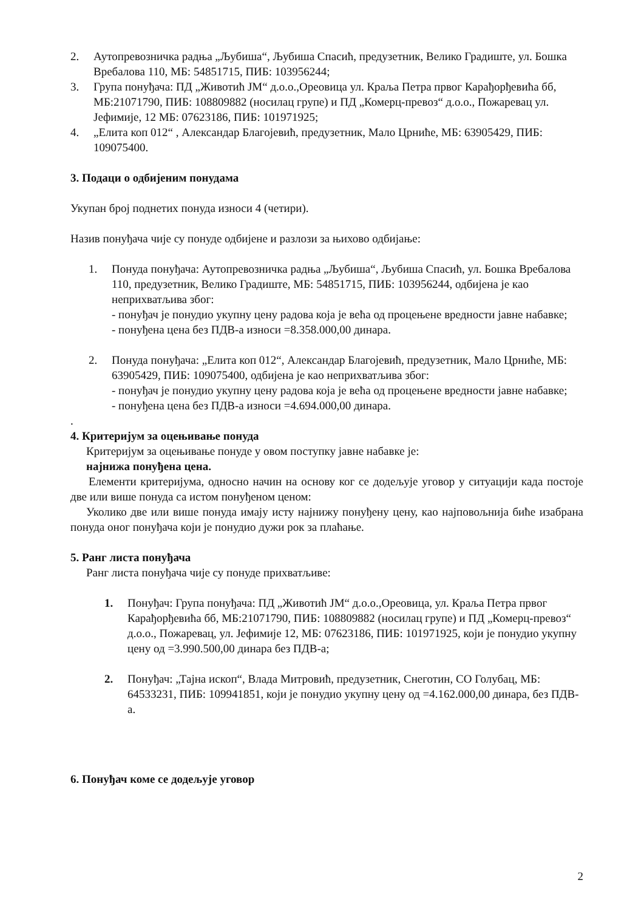2. Аутопревозничка радња „Љубиша“, Љубиша Спасић, предузетник, Велико Градиште, ул. Бошка Вребалова 110, МБ: 54851715, ПИБ: 103956244;
3. Група понуђача: ПД „Животић ЈМ“ д.о.о.,Ореовица ул. Краља Петра првог Карађорђевића бб, МБ:21071790, ПИБ: 108809882 (носилац групе) и ПД „Комерц-превоз“ д.о.о., Пожаревац ул. Јефимије, 12 МБ: 07623186, ПИБ: 101971925;
4. „Елита коп 012“ , Александар Благојевић, предузетник, Мало Црниће, МБ: 63905429, ПИБ: 109075400.
3. Подаци о одбијеним понудама
Укупан број поднетих понуда износи 4 (четири).
Назив понуђача чије су понуде одбијене и разлози за њихово одбијање:
1. Понуда понуђача: Аутопревозничка радња „Љубиша“, Љубиша Спасић, ул. Бошка Вребалова 110, предузетник, Велико Градиште, МБ: 54851715, ПИБ: 103956244, одбијена је као неприхватљива због:
- понуђач је понудио укупну цену радова која је већа од процењене вредности јавне набавке;
- понуђена цена без ПДВ-а износи =8.358.000,00 динара.
2. Понуда понуђача: „Елита коп 012“, Александар Благојевић, предузетник, Мало Црниће, МБ: 63905429, ПИБ: 109075400, одбијена је као неприхватљива због:
- понуђач је понудио укупну цену радова која је већа од процењене вредности јавне набавке;
- понуђена цена без ПДВ-а износи =4.694.000,00 динара.
.
4. Критеријум за оцењивање понуда
Критеријум за оцењивање понуде у овом поступку јавне набавке је:
најнижа понуђена цена.
Елементи критеријума, односно начин на основу ког се додељује уговор у ситуацији када постоје две или више понуда са истом понуђеном ценом:
Уколико две или више понуда имају исту најнижу понуђену цену, као најповољнија биће изабрана понуда оног понуђача који је понудио дужи рок за плаћање.
5. Ранг листа понуђача
Ранг листа понуђача чије су понуде прихватљиве:
1. Понуђач: Група понуђача: ПД „Животић ЈМ“ д.о.о.,Ореовица, ул. Краља Петра првог Карађорђевића бб, МБ:21071790, ПИБ: 108809882 (носилац групе) и ПД „Комерц-превоз“ д.о.о., Пожаревац, ул. Јефимије 12, МБ: 07623186, ПИБ: 101971925, који је понудио укупну цену од =3.990.500,00 динара без ПДВ-а;
2. Понуђач: „Тајна ископ“, Влада Митровић, предузетник, Снеготин, СО Голубац, МБ: 64533231, ПИБ: 109941851, који је понудио укупну цену од =4.162.000,00 динара, без ПДВ-а.
6. Понуђач коме се додељује уговор
2